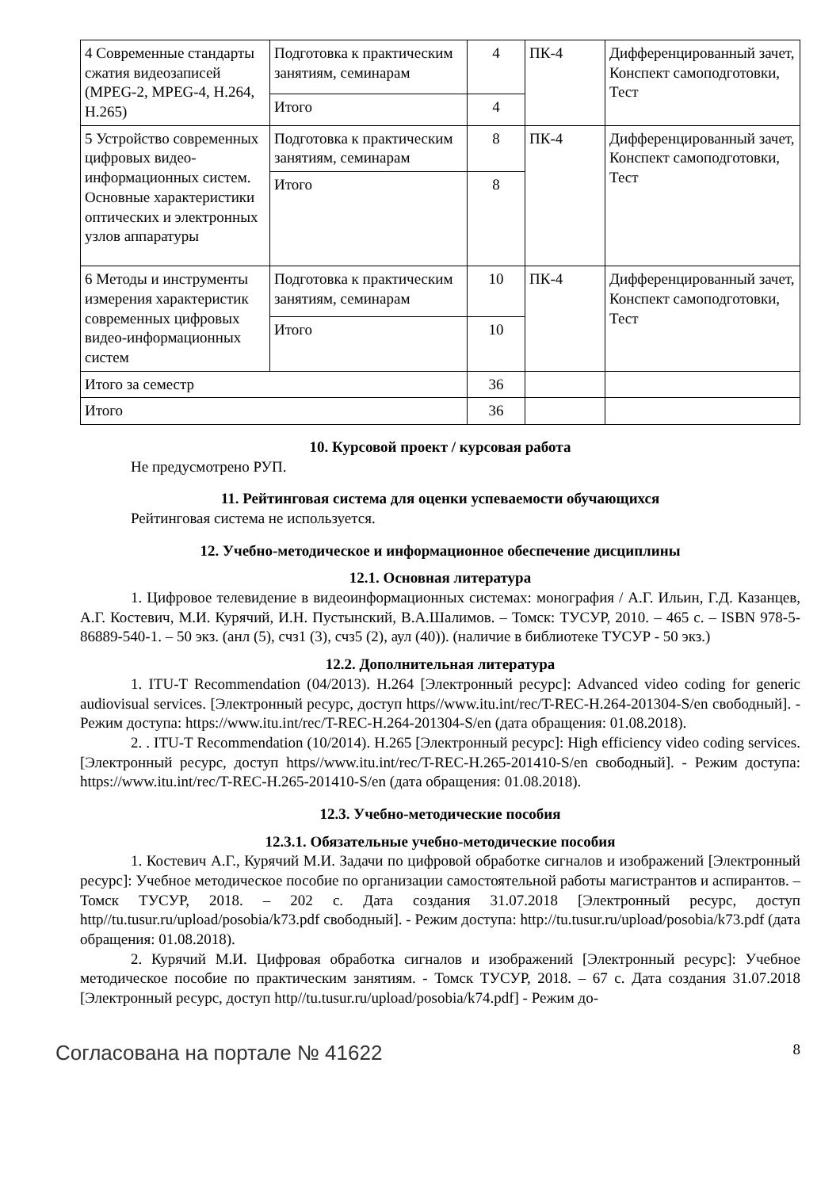| 4 Современные стандарты сжатия видеозаписей (MPEG-2, MPEG-4, H.264, H.265) | Подготовка к практическим занятиям, семинарам | 4 | ПК-4 | Дифференцированный зачет, Конспект самоподготовки, Тест |
| | Итого | 4 | | |
| 5 Устройство современных цифровых видео-информационных систем. Основные характеристики оптических и электронных узлов аппаратуры | Подготовка к практическим занятиям, семинарам | 8 | ПК-4 | Дифференцированный зачет, Конспект самоподготовки, Тест |
| | Итого | 8 | | |
| 6 Методы и инструменты измерения характеристик современных цифровых видео-информационных систем | Подготовка к практическим занятиям, семинарам | 10 | ПК-4 | Дифференцированный зачет, Конспект самоподготовки, Тест |
| | Итого | 10 | | |
| Итого за семестр | | 36 | | |
| Итого | | 36 | | |
10. Курсовой проект / курсовая работа
Не предусмотрено РУП.
11. Рейтинговая система для оценки успеваемости обучающихся
Рейтинговая система не используется.
12. Учебно-методическое и информационное обеспечение дисциплины
12.1. Основная литература
1. Цифровое телевидение в видеоинформационных системах: монография / А.Г. Ильин, Г.Д. Казанцев, А.Г. Костевич, М.И. Курячий, И.Н. Пустынский, В.А.Шалимов. – Томск: ТУСУР, 2010. – 465 с. – ISBN 978-5-86889-540-1. – 50 экз. (анл (5), счз1 (3), счз5 (2), аул (40)). (наличие в библиотеке ТУСУР - 50 экз.)
12.2. Дополнительная литература
1. ITU-T Recommendation (04/2013). H.264 [Электронный ресурс]: Advanced video coding for generic audiovisual services. [Электронный ресурс, доступ https//www.itu.int/rec/T-REC-H.264-201304-S/en свободный]. - Режим доступа: https://www.itu.int/rec/T-REC-H.264-201304-S/en (дата обращения: 01.08.2018).
2. . ITU-T Recommendation (10/2014). H.265 [Электронный ресурс]: High efficiency video coding services. [Электронный ресурс, доступ https//www.itu.int/rec/T-REC-H.265-201410-S/en свободный]. - Режим доступа: https://www.itu.int/rec/T-REC-H.265-201410-S/en (дата обращения: 01.08.2018).
12.3. Учебно-методические пособия
12.3.1. Обязательные учебно-методические пособия
1. Костевич А.Г., Курячий М.И. Задачи по цифровой обработке сигналов и изображений [Электронный ресурс]: Учебное методическое пособие по организации самостоятельной работы магистрантов и аспирантов. – Томск ТУСУР, 2018. – 202 с. Дата создания 31.07.2018 [Электронный ресурс, доступ http//tu.tusur.ru/upload/posobia/k73.pdf свободный]. - Режим доступа: http://tu.tusur.ru/upload/posobia/k73.pdf (дата обращения: 01.08.2018).
2. Курячий М.И. Цифровая обработка сигналов и изображений [Электронный ресурс]: Учебное методическое пособие по практическим занятиям. - Томск ТУСУР, 2018. – 67 с. Дата создания 31.07.2018 [Электронный ресурс, доступ http//tu.tusur.ru/upload/posobia/k74.pdf] - Режим до-
Согласована на портале № 41622 8